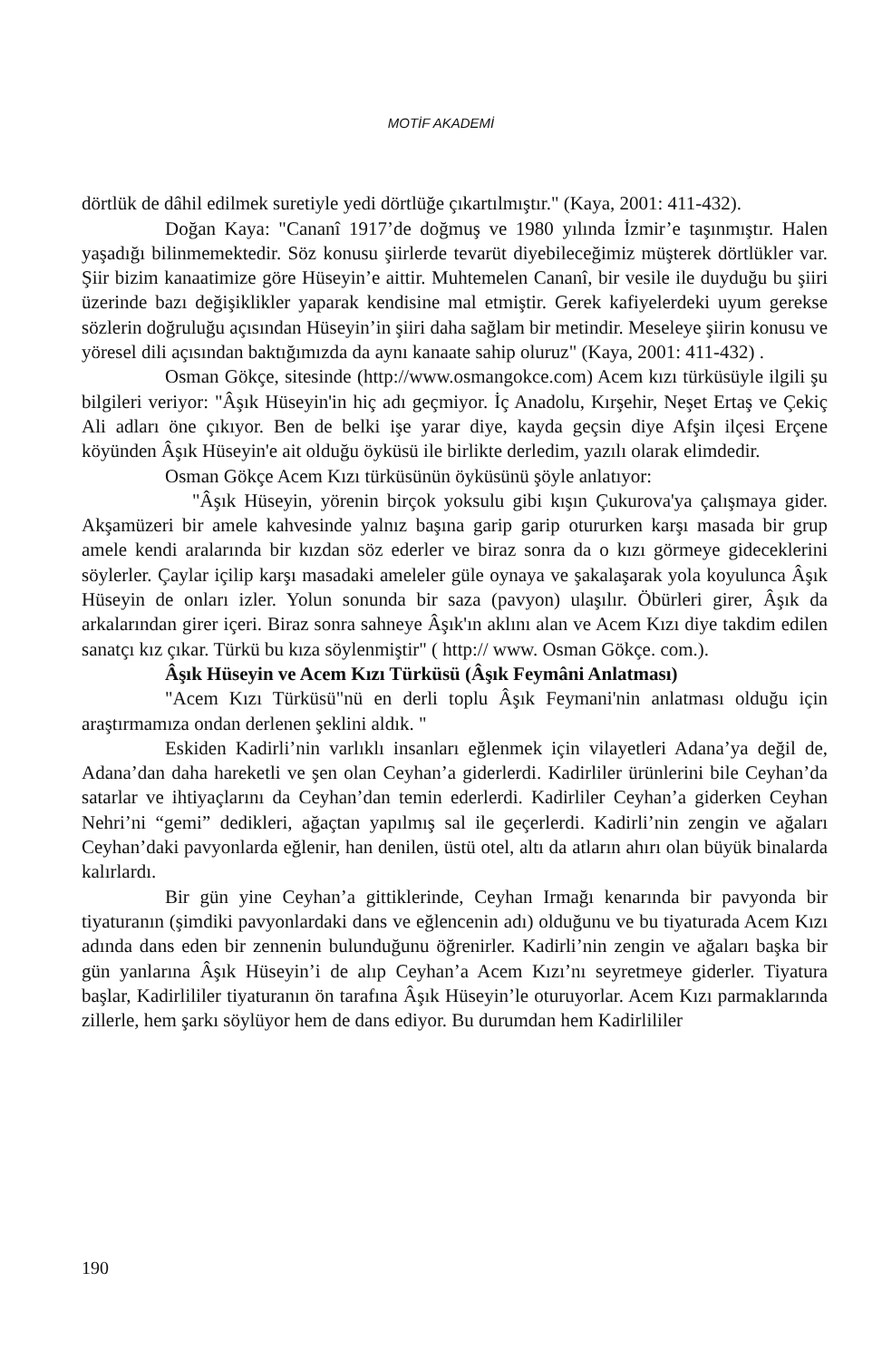MOTİF AKADEMİ
dörtlük de dâhil edilmek suretiyle yedi dörtlüğe çıkartılmıştır." (Kaya, 2001: 411-432).
Doğan Kaya: "Cananî 1917’de doğmuş ve 1980 yılında İzmir’e taşınmıştır. Halen yaşadığı bilinmemektedir. Söz konusu şiirlerde tevarüt diyebileceğimiz müşterek dörtlükler var. Şiir bizim kanaatimize göre Hüseyin’e aittir. Muhtemelen Cananî, bir vesile ile duyduğu bu şiiri üzerinde bazı değişiklikler yaparak kendisine mal etmiştir. Gerek kafiyelerdeki uyum gerekse sözlerin doğruluğu açısından Hüseyin’in şiiri daha sağlam bir metindir. Meseleye şiirin konusu ve yöresel dili açısından baktığımızda da aynı kanaate sahip oluruz" (Kaya, 2001: 411-432) .
Osman Gökçe, sitesinde (http://www.osmangokce.com) Acem kızı türküsüyle ilgili şu bilgileri veriyor: "Âşık Hüseyin'in hiç adı geçmiyor. İç Anadolu, Kırşehir, Neşet Ertaş ve Çekiç Ali adları öne çıkıyor. Ben de belki işe yarar diye, kayda geçsin diye Afşin ilçesi Erçene köyünden Âşık Hüseyin'e ait olduğu öyküsü ile birlikte derledim, yazılı olarak elimdedir.
Osman Gökçe Acem Kızı türküsünün öyküsünü şöyle anlatıyor:
"Âşık Hüseyin, yörenin birçok yoksulu gibi kışın Çukurova'ya çalışmaya gider. Akşamüzeri bir amele kahvesinde yalnız başına garip garip otururken karşı masada bir grup amele kendi aralarında bir kızdan söz ederler ve biraz sonra da o kızı görmeye gideceklerini söylerler. Çaylar içilip karşı masadaki ameleler güle oynaya ve şakalaşarak yola koyulunca Âşık Hüseyin de onları izler. Yolun sonunda bir saza (pavyon) ulaşılır. Öbürleri girer, Âşık da arkalarından girer içeri. Biraz sonra sahneye Âşık'ın aklını alan ve Acem Kızı diye takdim edilen sanatçı kız çıkar. Türkü bu kıza söylenmiştir" ( http:// www. Osman Gökçe. com.).
Âşık Hüseyin ve Acem Kızı Türküsü (Âşık Feymâni Anlatması)
"Acem Kızı Türküsü"nü en derli toplu Âşık Feymani'nin anlatması olduğu için araştırmamıza ondan derlenen şeklini aldık. "
Eskiden Kadirli’nin varlıklı insanları eğlenmek için vilayetleri Adana’ya değil de, Adana’dan daha hareketli ve şen olan Ceyhan’a giderlerdi. Kadirliler ürünlerini bile Ceyhan’da satarlar ve ihtiyaçlarını da Ceyhan’dan temin ederlerdi. Kadirliler Ceyhan’a giderken Ceyhan Nehri’ni “gemi” dedikleri, ağaçtan yapılmış sal ile geçerlerdi. Kadirli’nin zengin ve ağaları Ceyhan’daki pavyonlarda eğlenir, han denilen, üstü otel, altı da atların ahırı olan büyük binalarda kalırlardı.
Bir gün yine Ceyhan’a gittiklerinde, Ceyhan Irmağı kenarında bir pavyonda bir tiyaturanın (şimdiki pavyonlardaki dans ve eğlencenin adı) olduğunu ve bu tiyaturada Acem Kızı adında dans eden bir zennenin bulunduğunu öğrenirler. Kadirli’nin zengin ve ağaları başka bir gün yanlarına Âşık Hüseyin’i de alıp Ceyhan’a Acem Kızı’nı seyretmeye giderler. Tiyatura başlar, Kadirlililer tiyaturanın ön tarafına Âşık Hüseyin’le oturuyorlar. Acem Kızı parmaklarında zillerle, hem şarkı söylüyor hem de dans ediyor. Bu durumdan hem Kadirlililer
190